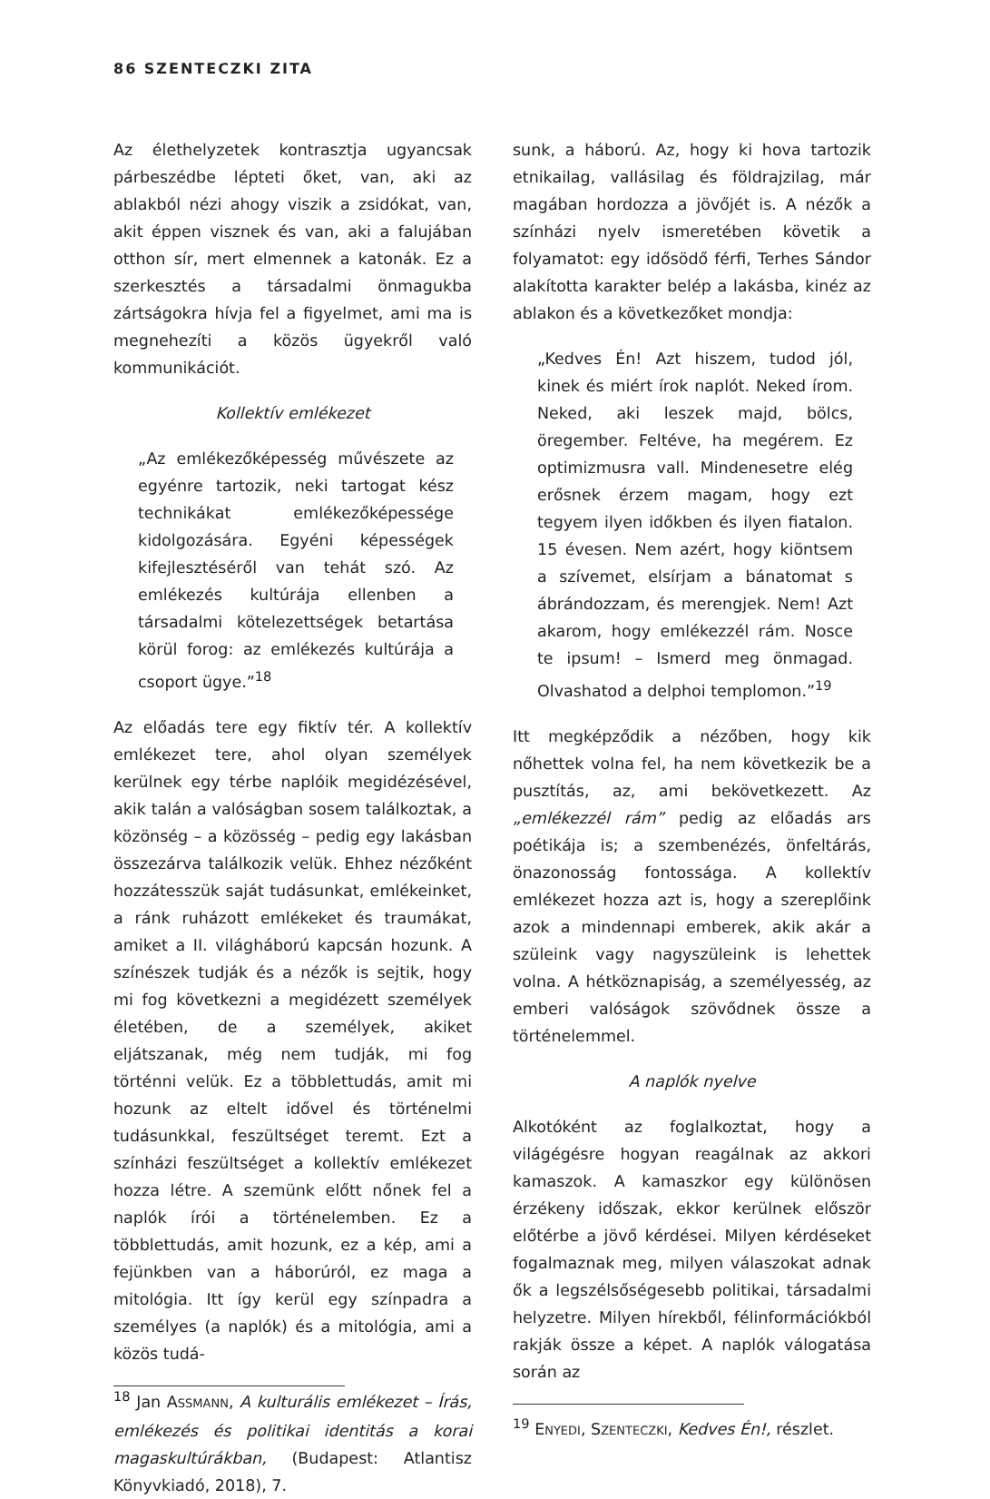86 SZENTECZKI ZITA
Az élethelyzetek kontrasztja ugyancsak párbeszédbe lépteti őket, van, aki az ablakból nézi ahogy viszik a zsidókat, van, akit éppen visznek és van, aki a falujában otthon sír, mert elmennek a katonák. Ez a szerkesztés a társadalmi önmagukba zártságokra hívja fel a figyelmet, ami ma is megnehezíti a közös ügyekről való kommunikációt.
Kollektív emlékezet
„Az emlékezőképesség művészete az egyénre tartozik, neki tartogat kész technikákat emlékezőképessége kidolgozására. Egyéni képességek kifejlesztéséről van tehát szó. Az emlékezés kultúrája ellenben a társadalmi kötelezettségek betartása körül forog: az emlékezés kultúrája a csoport ügye.”<sup>18</sup>
Az előadás tere egy fiktív tér. A kollektív emlékezet tere, ahol olyan személyek kerülnek egy térbe naplóik megidézésével, akik talán a valóságban sosem találkoztak, a közönség – a közösség – pedig egy lakásban összezárva találkozik velük. Ehhez nézőként hozzátesszük saját tudásunkat, emlékeinket, a ránk ruházott emlékeket és traumákat, amiket a II. világháború kapcsán hozunk. A színészek tudják és a nézők is sejtik, hogy mi fog következni a megidézett személyek életében, de a személyek, akiket eljátszanak, még nem tudják, mi fog történni velük. Ez a többlettudás, amit mi hozunk az eltelt idővel és történelmi tudásunkkal, feszültséget teremt. Ezt a színházi feszültséget a kollektív emlékezet hozza létre. A szemünk előtt nőnek fel a naplók írói a történelemben. Ez a többlettudás, amit hozunk, ez a kép, ami a fejünkben van a háborúról, ez maga a mitológia. Itt így kerül egy színpadra a személyes (a naplók) és a mitológia, ami a közös tudá-
<sup>18</sup> Jan ASSMANN, A kulturális emlékezet – Írás, emlékezés és politikai identitás a korai magaskultúrákban, (Budapest: Atlantisz Könyvkiadó, 2018), 7.
sunk, a háború. Az, hogy ki hova tartozik etnikailag, vallásilag és földrajzilag, már magában hordozza a jövőjét is. A nézők a színházi nyelv ismeretében követik a folyamatot: egy idősödő férfi, Terhes Sándor alakította karakter belép a lakásba, kinéz az ablakon és a következőket mondja:
„Kedves Én! Azt hiszem, tudod jól, kinek és miért írok naplót. Neked írom. Neked, aki leszek majd, bölcs, öregember. Feltéve, ha megérem. Ez optimizmusra vall. Mindenesetre elég erősnek érzem magam, hogy ezt tegyem ilyen időkben és ilyen fiatalon. 15 évesen. Nem azért, hogy kiöntsem a szívemet, elsírjam a bánatomat s ábrándozzam, és merengjek. Nem! Azt akarom, hogy emlékezzél rám. Nosce te ipsum! – Ismerd meg önmagad. Olvashatod a delphoi templomon.”<sup>19</sup>
Itt megképződik a nézőben, hogy kik nőhettek volna fel, ha nem következik be a pusztítás, az, ami bekövetkezett. Az „emlékezzél rám” pedig az előadás ars poétikája is; a szembenézés, önfeltárás, önazonosság fontossága. A kollektív emlékezet hozza azt is, hogy a szereplőink azok a mindennapi emberek, akik akár a szüleink vagy nagyszüleink is lehettek volna. A hétköznapiság, a személyesség, az emberi valóságok szövődnek össze a történelemmel.
A naplók nyelve
Alkotóként az foglalkoztat, hogy a világégésre hogyan reagálnak az akkori kamaszok. A kamaszkor egy különösen érzékeny időszak, ekkor kerülnek először előtérbe a jövő kérdései. Milyen kérdéseket fogalmaznak meg, milyen válaszokat adnak ők a legszélsőségesebb politikai, társadalmi helyzetre. Milyen hírekből, félinformációkból rakják össze a képet. A naplók válogatása során az
<sup>19</sup> ENYEDI, SZENTECZKI, Kedves Én!, részlet.